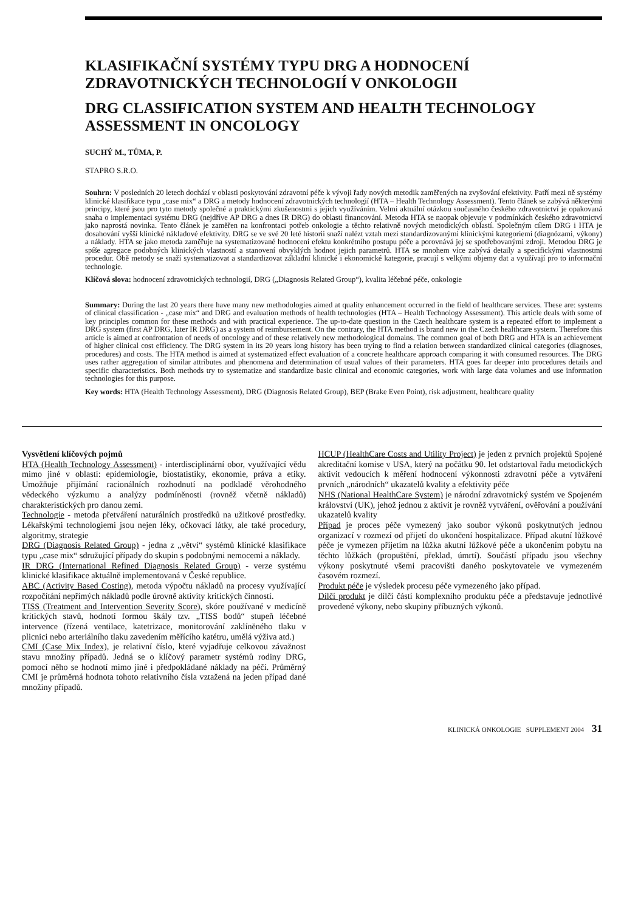KLASIFIKAČNÍ SYSTÉMY TYPU DRG A HODNOCENÍ ZDRAVOTNICKÝCH TECHNOLOGIÍ V ONKOLOGII
DRG CLASSIFICATION SYSTEM AND HEALTH TECHNOLOGY ASSESSMENT IN ONCOLOGY
SUCHÝ M., TŮMA, P.
STAPRO S.R.O.
Souhrn: V posledních 20 letech dochází v oblasti poskytování zdravotní péče k vývoji řady nových metodik zaměřených na zvyšování efektivity. Patří mezi ně systémy klinické klasifikace typu „case mix“ a DRG a metody hodnocení zdravotnických technologií (HTA – Health Technology Assessment). Tento článek se zabývá některými principy, které jsou pro tyto metody společné a praktickými zkušenostmi s jejich využíváním. Velmi aktuální otázkou současného českého zdravotnictví je opakovaná snaha o implementaci systému DRG (nejdříve AP DRG a dnes IR DRG) do oblasti financování. Metoda HTA se naopak objevuje v podmínkách českého zdravotnictví jako naprostá novinka. Tento článek je zaměřen na konfrontaci potřeb onkologie a těchto relativně nových metodických oblastí. Společným cílem DRG i HTA je dosahování vyšší klinické nákladové efektivity. DRG se ve své 20 leté historii snaží nalézt vztah mezi standardizovanými klinickými kategoriemi (diagnózami, výkony) a náklady. HTA se jako metoda zaměřuje na systematizované hodnocení efektu konkrétního postupu péče a porovnává jej se spotřebovanými zdroji. Metodou DRG je spíše agregace podobných klinických vlastností a stanovení obvyklých hodnot jejich parametrů. HTA se mnohem více zabývá detaily a specifickými vlastnostmi procedur. Obě metody se snaží systematizovat a standardizovat základní klinické i ekonomické kategorie, pracují s velkými objemy dat a využívají pro to informační technologie.
Klíčová slova: hodnocení zdravotnických technologií, DRG („Diagnosis Related Group“), kvalita léčebné péče, onkologie
Summary: During the last 20 years there have many new methodologies aimed at quality enhancement occurred in the field of healthcare services. These are: systems of clinical classification - „case mix“ and DRG and evaluation methods of health technologies (HTA – Health Technology Assessment). This article deals with some of key principles common for these methods and with practical experience. The up-to-date question in the Czech healthcare system is a repeated effort to implement a DRG system (first AP DRG, later IR DRG) as a system of reimbursement. On the contrary, the HTA method is brand new in the Czech healthcare system. Therefore this article is aimed at confrontation of needs of oncology and of these relatively new methodological domains. The common goal of both DRG and HTA is an achievement of higher clinical cost efficiency. The DRG system in its 20 years long history has been trying to find a relation between standardized clinical categories (diagnoses, procedures) and costs. The HTA method is aimed at systematized effect evaluation of a concrete healthcare approach comparing it with consumed resources. The DRG uses rather aggregation of similar attributes and phenomena and determination of usual values of their parameters. HTA goes far deeper into procedures details and specific characteristics. Both methods try to systematize and standardize basic clinical and economic categories, work with large data volumes and use information technologies for this purpose.
Key words: HTA (Health Technology Assessment), DRG (Diagnosis Related Group), BEP (Brake Even Point), risk adjustment, healthcare quality
Vysvětlení klíčových pojmů
HTA (Health Technology Assessment) - interdisciplinární obor, využívající vědu mimo jiné v oblasti: epidemiologie, biostatistiky, ekonomie, práva a etiky. Umožňuje přijímání racionálních rozhodnutí na podkladě věrohodného vědeckého výzkumu a analýzy podmíněnosti (rovněž včetně nákladů) charakteristických pro danou zemi.
Technologie - metoda přetváření naturálních prostředků na užitkové prostředky. Lékařskými technologiemi jsou nejen léky, očkovací látky, ale také procedury, algoritmy, strategie
DRG (Diagnosis Related Group) - jedna z „větví“ systémů klinické klasifikace typu „case mix“ sdružující případy do skupin s podobnými nemocemi a náklady.
IR DRG (International Refined Diagnosis Related Group) - verze systému klinické klasifikace aktuálně implementovaná v České republice.
ABC (Activity Based Costing), metoda výpočtu nákladů na procesy využívající rozpočítání nepřímých nákladů podle úrovně aktivity kritických činností.
TISS (Treatment and Intervention Severity Score), skóre používané v medicíně kritických stavů, hodnotí formou škály tzv. „TISS bodů“ stupeň léčebné intervence (řízená ventilace, katetrizace, monitorování zaklíněného tlaku v plicnici nebo arteriálního tlaku zavedením měřícího katétru, umělá výživa atd.)
CMI (Case Mix Index), je relativní číslo, které vyjadřuje celkovou závažnost stavu množiny případů. Jedná se o klíčový parametr systémů rodiny DRG, pomocí něho se hodnotí mimo jiné i předpokládané náklady na péči. Průměrný CMI je průměrná hodnota tohoto relativního čísla vztažená na jeden případ dané množiny případů.
HCUP (HealthCare Costs and Utility Project) je jeden z prvních projektů Spojené akreditační komise v USA, který na počátku 90. let odstartoval řadu metodických aktivit vedoucích k měření hodnocení výkonnosti zdravotní péče a vytváření prvních „národních“ ukazatelů kvality a efektivity péče
NHS (National HealthCare System) je národní zdravotnický systém ve Spojeném království (UK), jehož jednou z aktivit je rovněž vytváření, ověřování a používání ukazatelů kvality
Případ je proces péče vymezený jako soubor výkonů poskytnutých jednou organizací v rozmezí od přijetí do ukončení hospitalizace. Případ akutní lůžkové péče je vymezen přijetím na lůžka akutní lůžkové péče a ukončením pobytu na těchto lůžkách (propuštění, překlad, úmrtí). Součástí případu jsou všechny výkony poskytnuté všemi pracovišti daného poskytovatele ve vymezeném časovém rozmezí.
Produkt péče je výsledek procesu péče vymezeného jako případ.
Dílčí produkt je dílčí částí komplexního produktu péče a představuje jednotlivé provedené výkony, nebo skupiny příbuzných výkonů.
KLINICKÁ ONKOLOGIE SUPPLEMENT 2004 31